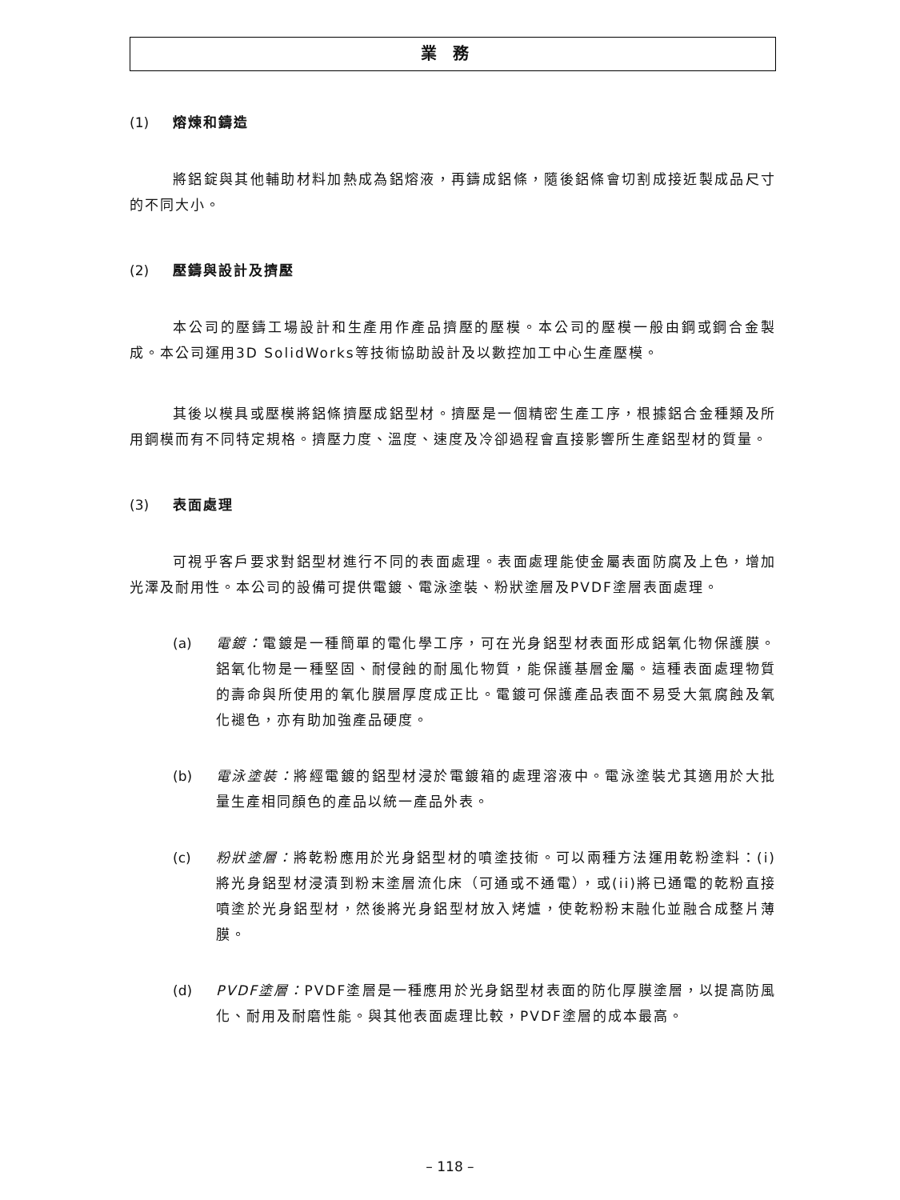業務
(1) 熔煉和鑄造
將鋁錠與其他輔助材料加熱成為鋁熔液，再鑄成鋁條，隨後鋁條會切割成接近製成品尺寸的不同大小。
(2) 壓鑄與設計及擠壓
本公司的壓鑄工場設計和生產用作產品擠壓的壓模。本公司的壓模一般由鋼或鋼合金製成。本公司運用3D SolidWorks等技術協助設計及以數控加工中心生產壓模。
其後以模具或壓模將鋁條擠壓成鋁型材。擠壓是一個精密生產工序，根據鋁合金種類及所用鋼模而有不同特定規格。擠壓力度、溫度、速度及冷卻過程會直接影響所生產鋁型材的質量。
(3) 表面處理
可視乎客戶要求對鋁型材進行不同的表面處理。表面處理能使金屬表面防腐及上色，增加光澤及耐用性。本公司的設備可提供電鍍、電泳塗裝、粉狀塗層及PVDF塗層表面處理。
(a) 電鍍：電鍍是一種簡單的電化學工序，可在光身鋁型材表面形成鋁氧化物保護膜。鋁氧化物是一種堅固、耐侵蝕的耐風化物質，能保護基層金屬。這種表面處理物質的壽命與所使用的氧化膜層厚度成正比。電鍍可保護產品表面不易受大氣腐蝕及氧化褪色，亦有助加強產品硬度。
(b) 電泳塗裝：將經電鍍的鋁型材浸於電鍍箱的處理溶液中。電泳塗裝尤其適用於大批量生產相同顏色的產品以統一產品外表。
(c) 粉狀塗層：將乾粉應用於光身鋁型材的噴塗技術。可以兩種方法運用乾粉塗料：(i)將光身鋁型材浸漬到粉末塗層流化床（可通或不通電），或(ii)將已通電的乾粉直接噴塗於光身鋁型材，然後將光身鋁型材放入烤爐，使乾粉粉末融化並融合成整片薄膜。
(d) PVDF塗層：PVDF塗層是一種應用於光身鋁型材表面的防化厚膜塗層，以提高防風化、耐用及耐磨性能。與其他表面處理比較，PVDF塗層的成本最高。
– 118 –